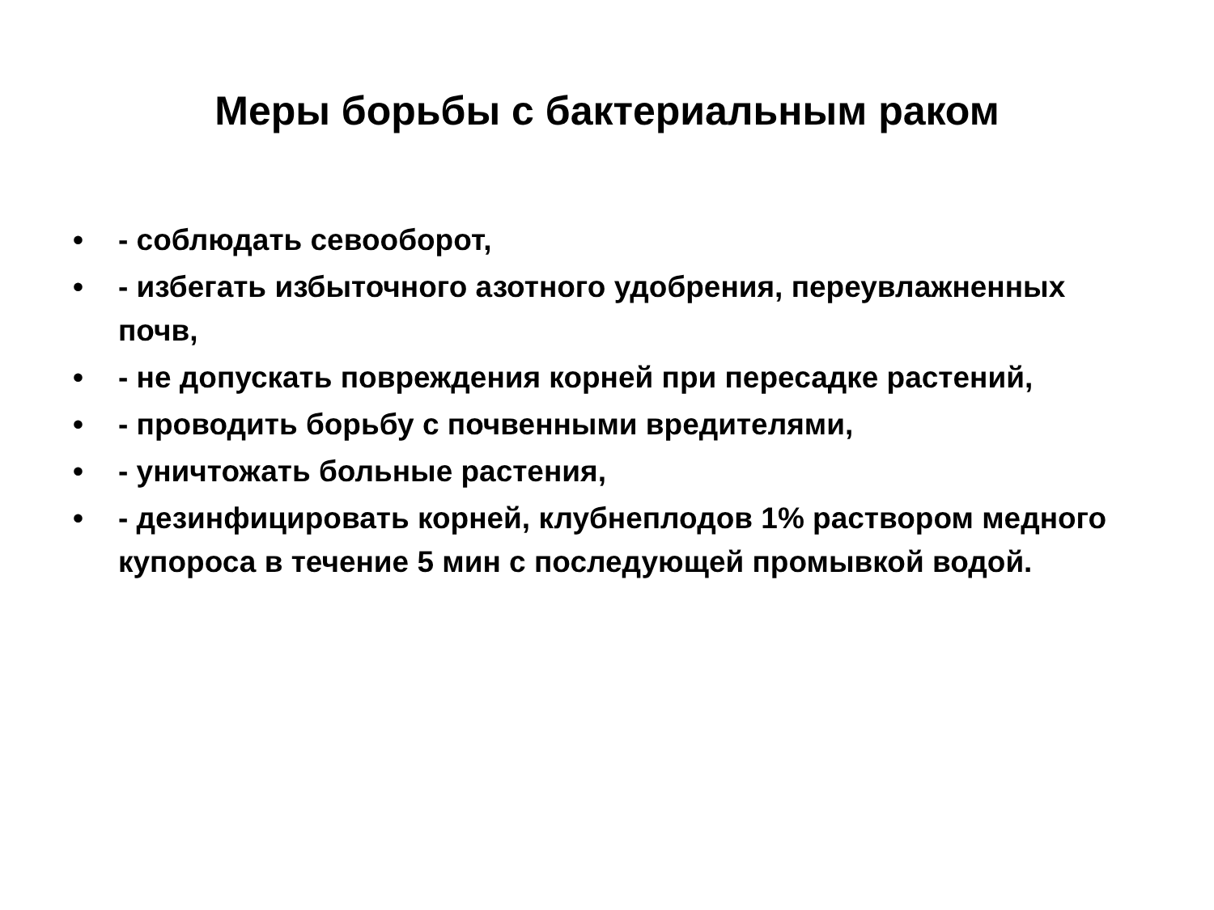Меры борьбы с бактериальным раком
• - соблюдать севооборот,
• - избегать избыточного азотного удобрения, переувлажненных почв,
• - не допускать повреждения корней при пересадке растений,
• - проводить борьбу с почвенными вредителями,
• - уничтожать больные растения,
• - дезинфицировать корней, клубнеплодов 1% раствором медного купороса в течение 5 мин с последующей промывкой водой.